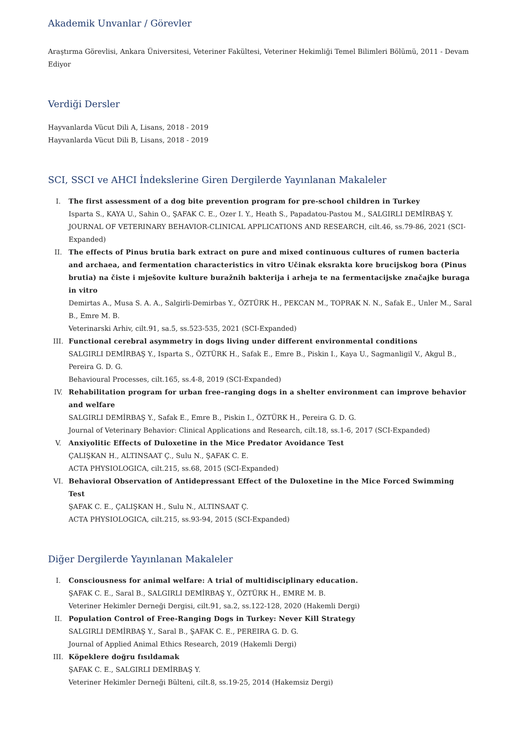Akademik Unvanlar / Görevler
Araştırma Görevlisi, Ankara Üniversitesi, Veteriner Fakültesi, Veteriner Hekimliği Temel Bilimleri Bölümü, 2011 - Devam Ediyor
Verdiği Dersler
Hayvanlarda Vücut Dili A, Lisans, 2018 - 2019
Hayvanlarda Vücut Dili B, Lisans, 2018 - 2019
SCI, SSCI ve AHCI İndekslerine Giren Dergilerde Yayınlanan Makaleler
I. The first assessment of a dog bite prevention program for pre-school children in Turkey
Isparta S., KAYA U., Sahin O., ŞAFAK C. E., Ozer I. Y., Heath S., Papadatou-Pastou M., SALGIRLI DEMİRBAŞ Y.
JOURNAL OF VETERINARY BEHAVIOR-CLINICAL APPLICATIONS AND RESEARCH, cilt.46, ss.79-86, 2021 (SCI-Expanded)
II. The effects of Pinus brutia bark extract on pure and mixed continuous cultures of rumen bacteria and archaea, and fermentation characteristics in vitro Učinak eksrakta kore brucijskog bora (Pinus brutia) na čiste i mješovite kulture buražnih bakterija i arheja te na fermentacijske značajke buraga in vitro
Demirtas A., Musa S. A. A., Salgirli-Demirbas Y., ÖZTÜRK H., PEKCAN M., TOPRAK N. N., Safak E., Unler M., Saral B., Emre M. B.
Veterinarski Arhiv, cilt.91, sa.5, ss.523-535, 2021 (SCI-Expanded)
III. Functional cerebral asymmetry in dogs living under different environmental conditions
SALGIRLI DEMİRBAŞ Y., Isparta S., ÖZTÜRK H., Safak E., Emre B., Piskin I., Kaya U., Sagmanligil V., Akgul B., Pereira G. D. G.
Behavioural Processes, cilt.165, ss.4-8, 2019 (SCI-Expanded)
IV. Rehabilitation program for urban free–ranging dogs in a shelter environment can improve behavior and welfare
SALGIRLI DEMİRBAŞ Y., Safak E., Emre B., Piskin I., ÖZTÜRK H., Pereira G. D. G.
Journal of Veterinary Behavior: Clinical Applications and Research, cilt.18, ss.1-6, 2017 (SCI-Expanded)
V. Anxiyolitic Effects of Duloxetine in the Mice Predator Avoidance Test
ÇALIŞKAN H., ALTINSAAT Ç., Sulu N., ŞAFAK C. E.
ACTA PHYSIOLOGICA, cilt.215, ss.68, 2015 (SCI-Expanded)
VI. Behavioral Observation of Antidepressant Effect of the Duloxetine in the Mice Forced Swimming Test
ŞAFAK C. E., ÇALIŞKAN H., Sulu N., ALTINSAAT Ç.
ACTA PHYSIOLOGICA, cilt.215, ss.93-94, 2015 (SCI-Expanded)
Diğer Dergilerde Yayınlanan Makaleler
I. Consciousness for animal welfare: A trial of multidisciplinary education.
ŞAFAK C. E., Saral B., SALGIRLI DEMİRBAŞ Y., ÖZTÜRK H., EMRE M. B.
Veteriner Hekimler Derneği Dergisi, cilt.91, sa.2, ss.122-128, 2020 (Hakemli Dergi)
II. Population Control of Free-Ranging Dogs in Turkey: Never Kill Strategy
SALGIRLI DEMİRBAŞ Y., Saral B., ŞAFAK C. E., PEREIRA G. D. G.
Journal of Applied Animal Ethics Research, 2019 (Hakemli Dergi)
III. Köpeklere doğru fısıldamak
ŞAFAK C. E., SALGIRLI DEMİRBAŞ Y.
Veteriner Hekimler Derneği Bülteni, cilt.8, ss.19-25, 2014 (Hakemsiz Dergi)